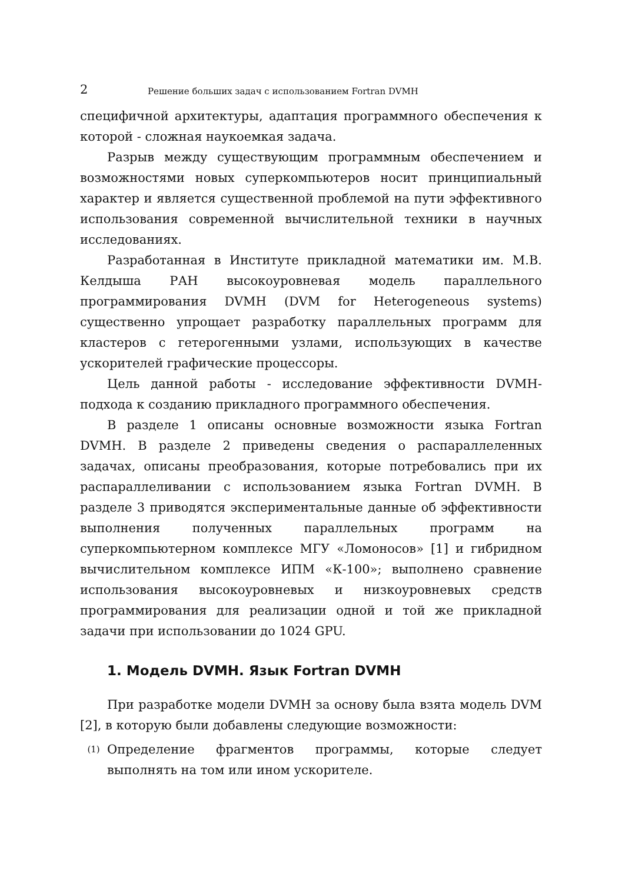2 Решение больших задач с использованием Fortran DVMH
специфичной архитектуры, адаптация программного обеспечения к которой - сложная наукоемкая задача.
Разрыв между существующим программным обеспечением и возможностями новых суперкомпьютеров носит принципиальный характер и является существенной проблемой на пути эффективного использования современной вычислительной техники в научных исследованиях.
Разработанная в Институте прикладной математики им. М.В. Келдыша РАН высокоуровневая модель параллельного программирования DVMH (DVM for Heterogeneous systems) существенно упрощает разработку параллельных программ для кластеров с гетерогенными узлами, использующих в качестве ускорителей графические процессоры.
Цель данной работы - исследование эффективности DVMH-подхода к созданию прикладного программного обеспечения.
В разделе 1 описаны основные возможности языка Fortran DVMH. В разделе 2 приведены сведения о распараллеленных задачах, описаны преобразования, которые потребовались при их распараллеливании с использованием языка Fortran DVMH. В разделе 3 приводятся экспериментальные данные об эффективности выполнения полученных параллельных программ на суперкомпьютерном комплексе МГУ «Ломоносов» [1] и гибридном вычислительном комплексе ИПМ «К-100»; выполнено сравнение использования высокоуровневых и низкоуровневых средств программирования для реализации одной и той же прикладной задачи при использовании до 1024 GPU.
1. Модель DVMH. Язык Fortran DVMH
При разработке модели DVMH за основу была взята модель DVM [2], в которую были добавлены следующие возможности:
(1) Определение фрагментов программы, которые следует выполнять на том или ином ускорителе.